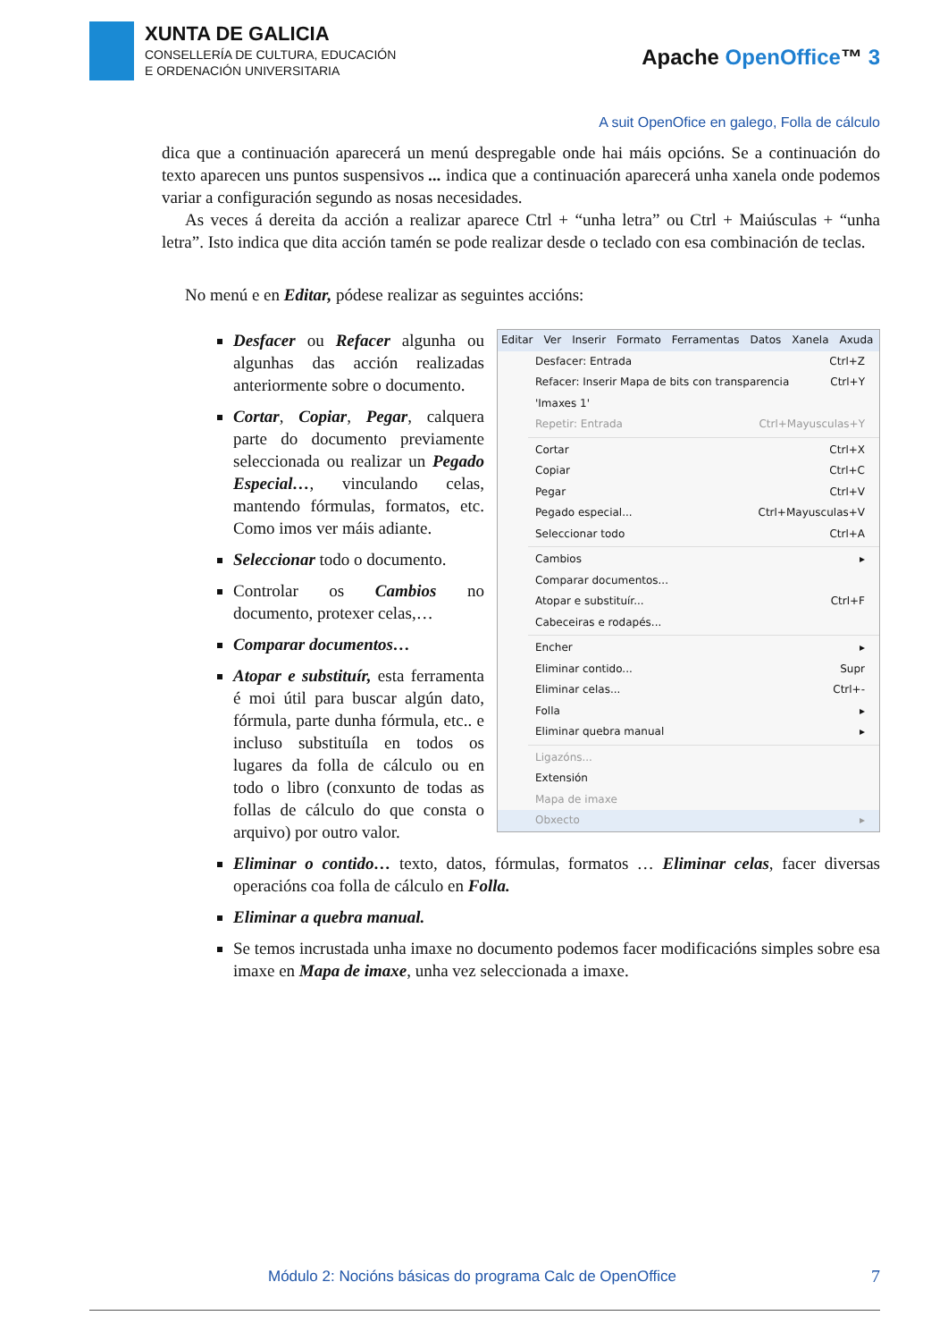XUNTA DE GALICIA
CONSELLERÍA DE CULTURA, EDUCACIÓN
E ORDENACIÓN UNIVERSITARIA
Apache OpenOffice™ 3
A suit OpenOfice en galego, Folla de cálculo
dica que a continuación aparecerá un menú despregable onde hai máis opcións. Se a continuación do texto aparecen uns puntos suspensivos ... indica que a continuación aparecerá unha xanela onde podemos variar a configuración segundo as nosas necesidades.
As veces á dereita da acción a realizar aparece Ctrl + “unha letra” ou Ctrl + Maiúsculas + “unha letra”. Isto indica que dita acción tamén se pode realizar desde o teclado con esa combinación de teclas.
No menú e en Editar, pódese realizar as seguintes accións:
Editar Ver Inserir Formato Ferramentas Datos Xanela Axuda
Desfacer: Entrada Ctrl+Z
Refacer: Inserir Mapa de bits con transparencia 'Imaxes 1' Ctrl+Y
Repetir: Entrada Ctrl+Mayusculas+Y
Cortar Ctrl+X
Copiar Ctrl+C
Pegar Ctrl+V
Pegado especial... Ctrl+Mayusculas+V
Seleccionar todo Ctrl+A
Cambios ▸
Comparar documentos...
Atopar e substituír... Ctrl+F
Cabeceiras e rodapés...
Encher ▸
Eliminar contido... Supr
Eliminar celas... Ctrl+-
Folla ▸
Eliminar quebra manual ▸
Ligazóns...
Extensión
Mapa de imaxe
Obxecto ▸
Desfacer ou Refacer algunha ou algunhas das acción realizadas anteriormente sobre o documento.
Cortar, Copiar, Pegar, calquera parte do documento previamente seleccionada ou realizar un Pegado Especial…, vinculando celas, mantendo fórmulas, formatos, etc. Como imos ver máis adiante.
Seleccionar todo o documento.
Controlar os Cambios no documento, protexer celas,…
Comparar documentos…
Atopar e substituír, esta ferramenta é moi útil para buscar algún dato, fórmula, parte dunha fórmula, etc.. e incluso substituíla en todos os lugares da folla de cálculo ou en todo o libro (conxunto de todas as follas de cálculo do que consta o arquivo) por outro valor.
Eliminar o contido… texto, datos, fórmulas, formatos … Eliminar celas, facer diversas operacións coa folla de cálculo en Folla.
Eliminar a quebra manual.
Se temos incrustada unha imaxe no documento podemos facer modificacións simples sobre esa imaxe en Mapa de imaxe, unha vez seleccionada a imaxe.
Módulo 2: Nocións básicas do programa Calc de OpenOffice
7